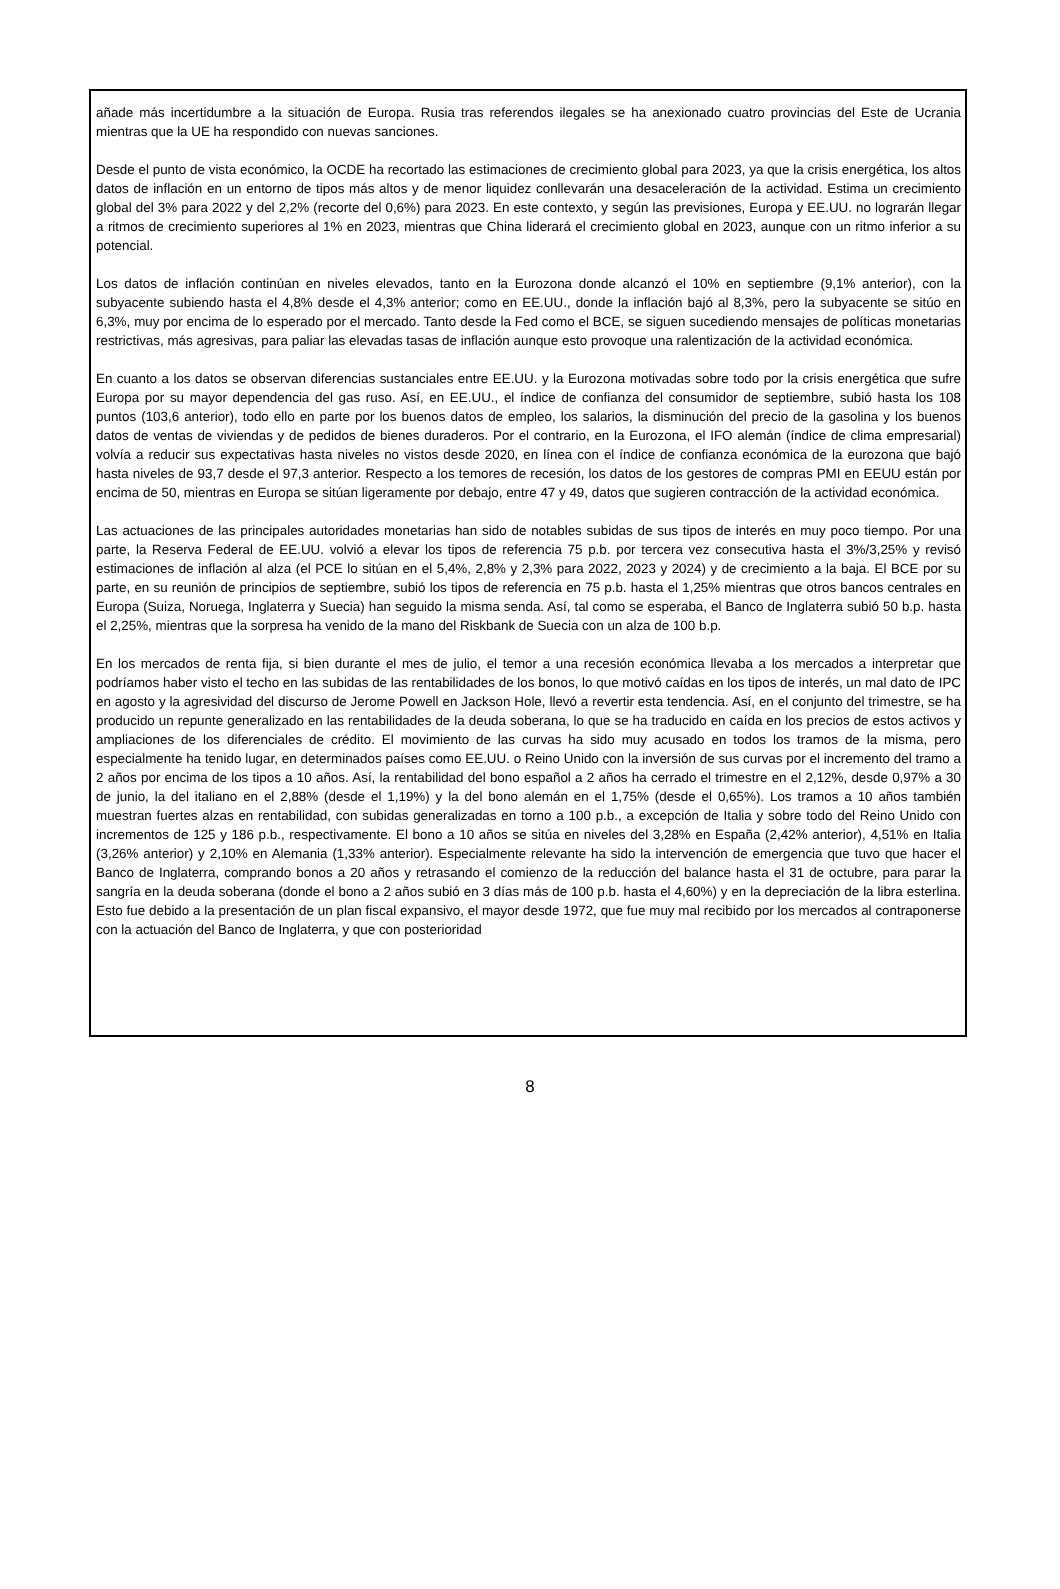añade más incertidumbre a la situación de Europa. Rusia tras referendos ilegales se ha anexionado cuatro provincias del Este de Ucrania mientras que la UE ha respondido con nuevas sanciones.
Desde el punto de vista económico, la OCDE ha recortado las estimaciones de crecimiento global para 2023, ya que la crisis energética, los altos datos de inflación en un entorno de tipos más altos y de menor liquidez conllevarán una desaceleración de la actividad. Estima un crecimiento global del 3% para 2022 y del 2,2% (recorte del 0,6%) para 2023. En este contexto, y según las previsiones, Europa y EE.UU. no lograrán llegar a ritmos de crecimiento superiores al 1% en 2023, mientras que China liderará el crecimiento global en 2023, aunque con un ritmo inferior a su potencial.
Los datos de inflación continúan en niveles elevados, tanto en la Eurozona donde alcanzó el 10% en septiembre (9,1% anterior), con la subyacente subiendo hasta el 4,8% desde el 4,3% anterior; como en EE.UU., donde la inflación bajó al 8,3%, pero la subyacente se sitúo en 6,3%, muy por encima de lo esperado por el mercado. Tanto desde la Fed como el BCE, se siguen sucediendo mensajes de políticas monetarias restrictivas, más agresivas, para paliar las elevadas tasas de inflación aunque esto provoque una ralentización de la actividad económica.
En cuanto a los datos se observan diferencias sustanciales entre EE.UU. y la Eurozona motivadas sobre todo por la crisis energética que sufre Europa por su mayor dependencia del gas ruso. Así, en EE.UU., el índice de confianza del consumidor de septiembre, subió hasta los 108 puntos (103,6 anterior), todo ello en parte por los buenos datos de empleo, los salarios, la disminución del precio de la gasolina y los buenos datos de ventas de viviendas y de pedidos de bienes duraderos. Por el contrario, en la Eurozona, el IFO alemán (índice de clima empresarial) volvía a reducir sus expectativas hasta niveles no vistos desde 2020, en línea con el índice de confianza económica de la eurozona que bajó hasta niveles de 93,7 desde el 97,3 anterior. Respecto a los temores de recesión, los datos de los gestores de compras PMI en EEUU están por encima de 50, mientras en Europa se sitúan ligeramente por debajo, entre 47 y 49, datos que sugieren contracción de la actividad económica.
Las actuaciones de las principales autoridades monetarias han sido de notables subidas de sus tipos de interés en muy poco tiempo. Por una parte, la Reserva Federal de EE.UU. volvió a elevar los tipos de referencia 75 p.b. por tercera vez consecutiva hasta el 3%/3,25% y revisó estimaciones de inflación al alza (el PCE lo sitúan en el 5,4%, 2,8% y 2,3% para 2022, 2023 y 2024) y de crecimiento a la baja. El BCE por su parte, en su reunión de principios de septiembre, subió los tipos de referencia en 75 p.b. hasta el 1,25% mientras que otros bancos centrales en Europa (Suiza, Noruega, Inglaterra y Suecia) han seguido la misma senda. Así, tal como se esperaba, el Banco de Inglaterra subió 50 b.p. hasta el 2,25%, mientras que la sorpresa ha venido de la mano del Riskbank de Suecia con un alza de 100 b.p.
En los mercados de renta fija, si bien durante el mes de julio, el temor a una recesión económica llevaba a los mercados a interpretar que podríamos haber visto el techo en las subidas de las rentabilidades de los bonos, lo que motivó caídas en los tipos de interés, un mal dato de IPC en agosto y la agresividad del discurso de Jerome Powell en Jackson Hole, llevó a revertir esta tendencia. Así, en el conjunto del trimestre, se ha producido un repunte generalizado en las rentabilidades de la deuda soberana, lo que se ha traducido en caída en los precios de estos activos y ampliaciones de los diferenciales de crédito. El movimiento de las curvas ha sido muy acusado en todos los tramos de la misma, pero especialmente ha tenido lugar, en determinados países como EE.UU. o Reino Unido con la inversión de sus curvas por el incremento del tramo a 2 años por encima de los tipos a 10 años. Así, la rentabilidad del bono español a 2 años ha cerrado el trimestre en el 2,12%, desde 0,97% a 30 de junio, la del italiano en el 2,88% (desde el 1,19%) y la del bono alemán en el 1,75% (desde el 0,65%). Los tramos a 10 años también muestran fuertes alzas en rentabilidad, con subidas generalizadas en torno a 100 p.b., a excepción de Italia y sobre todo del Reino Unido con incrementos de 125 y 186 p.b., respectivamente. El bono a 10 años se sitúa en niveles del 3,28% en España (2,42% anterior), 4,51% en Italia (3,26% anterior) y 2,10% en Alemania (1,33% anterior). Especialmente relevante ha sido la intervención de emergencia que tuvo que hacer el Banco de Inglaterra, comprando bonos a 20 años y retrasando el comienzo de la reducción del balance hasta el 31 de octubre, para parar la sangría en la deuda soberana (donde el bono a 2 años subió en 3 días más de 100 p.b. hasta el 4,60%) y en la depreciación de la libra esterlina. Esto fue debido a la presentación de un plan fiscal expansivo, el mayor desde 1972, que fue muy mal recibido por los mercados al contraponerse con la actuación del Banco de Inglaterra, y que con posterioridad
8